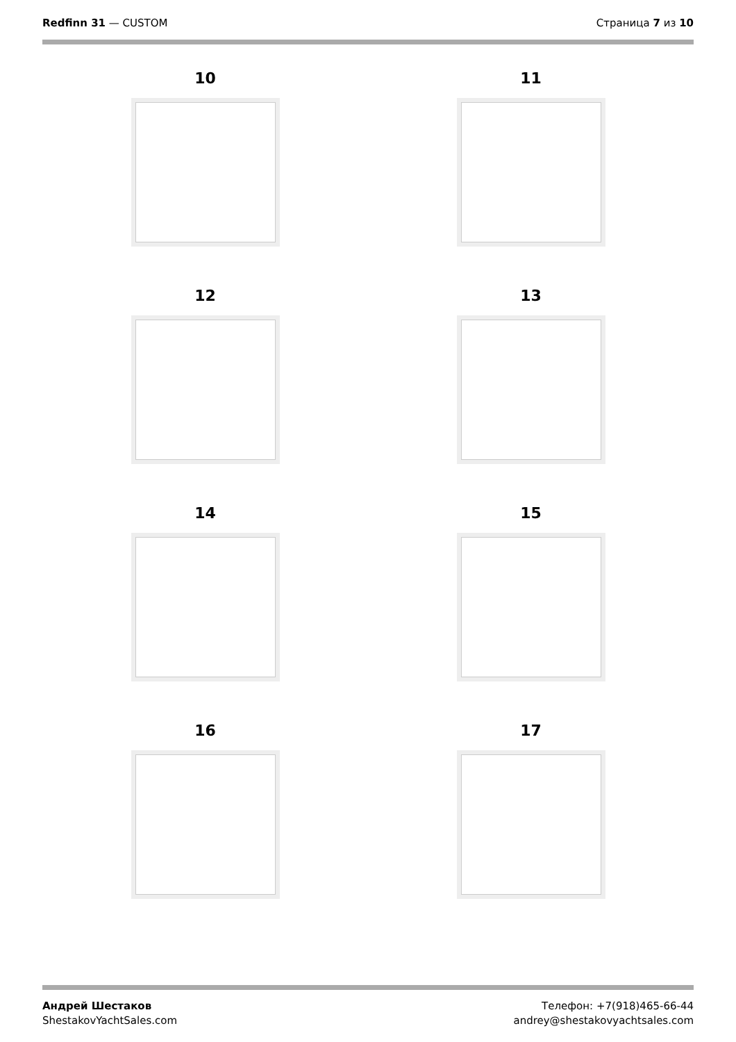Redfinn 31 — CUSTOM Страница 7 из 10
10
11
12
13
14
15
16
17
Андрей Шестаков
ShestakovYachtSales.com
Телефон: +7(918)465-66-44
andrey@shestakovyachtsales.com